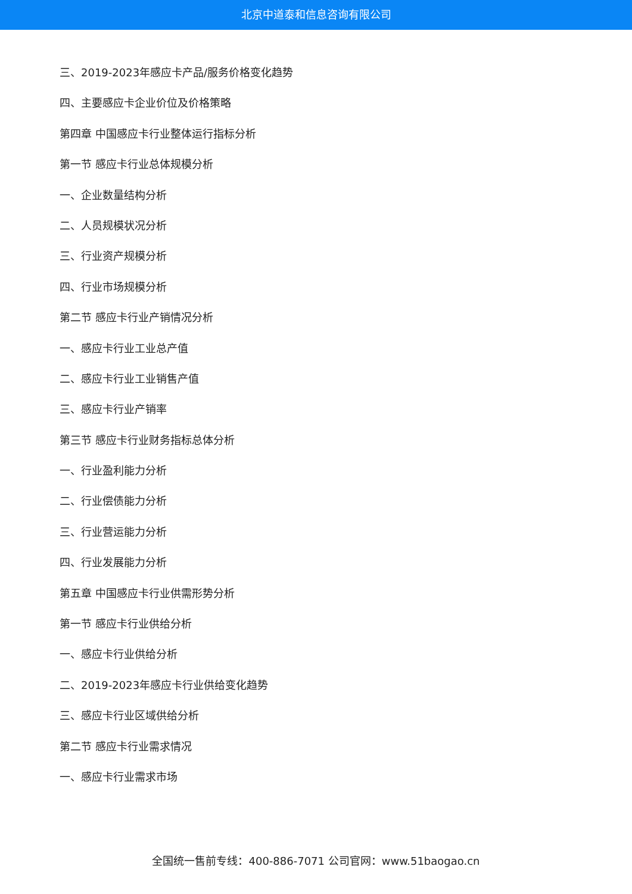北京中道泰和信息咨询有限公司
三、2019-2023年感应卡产品/服务价格变化趋势
四、主要感应卡企业价位及价格策略
第四章 中国感应卡行业整体运行指标分析
第一节 感应卡行业总体规模分析
一、企业数量结构分析
二、人员规模状况分析
三、行业资产规模分析
四、行业市场规模分析
第二节 感应卡行业产销情况分析
一、感应卡行业工业总产值
二、感应卡行业工业销售产值
三、感应卡行业产销率
第三节 感应卡行业财务指标总体分析
一、行业盈利能力分析
二、行业偿债能力分析
三、行业营运能力分析
四、行业发展能力分析
第五章 中国感应卡行业供需形势分析
第一节 感应卡行业供给分析
一、感应卡行业供给分析
二、2019-2023年感应卡行业供给变化趋势
三、感应卡行业区域供给分析
第二节 感应卡行业需求情况
一、感应卡行业需求市场
全国统一售前专线：400-886-7071 公司官网：www.51baogao.cn